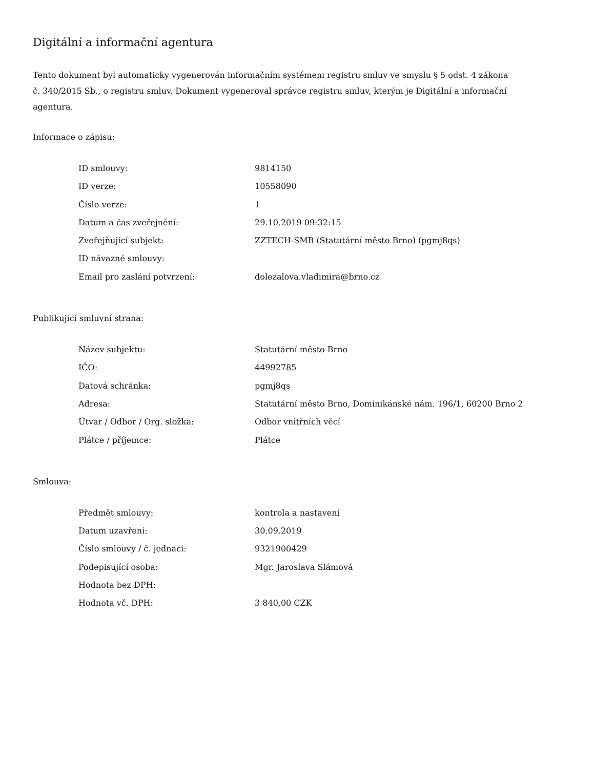Digitální a informační agentura
Tento dokument byl automaticky vygenerován informačním systémem registru smluv ve smyslu § 5 odst. 4 zákona
č. 340/2015 Sb., o registru smluv. Dokument vygeneroval správce registru smluv, kterým je Digitální a informační agentura.
Informace o zápisu:
| ID smlouvy: | 9814150 |
| ID verze: | 10558090 |
| Číslo verze: | 1 |
| Datum a čas zveřejnění: | 29.10.2019 09:32:15 |
| Zveřejňující subjekt: | ZZTECH-SMB (Statutární město Brno) (pgmj8qs) |
| ID návazné smlouvy: | |
| Email pro zaslání potvrzení: | dolezalova.vladimira@brno.cz |
Publikující smluvní strana:
| Název subjektu: | Statutární město Brno |
| IČO: | 44992785 |
| Datová schránka: | pgmj8qs |
| Adresa: | Statutární město Brno, Dominikánské nám. 196/1, 60200 Brno 2 |
| Útvar / Odbor / Org. složka: | Odbor vnitřních věcí |
| Plátce / příjemce: | Plátce |
Smlouva:
| Předmět smlouvy: | kontrola a nastavení |
| Datum uzavření: | 30.09.2019 |
| Číslo smlouvy / č. jednací: | 9321900429 |
| Podepisující osoba: | Mgr. Jaroslava Slámová |
| Hodnota bez DPH: | |
| Hodnota vč. DPH: | 3 840,00 CZK |